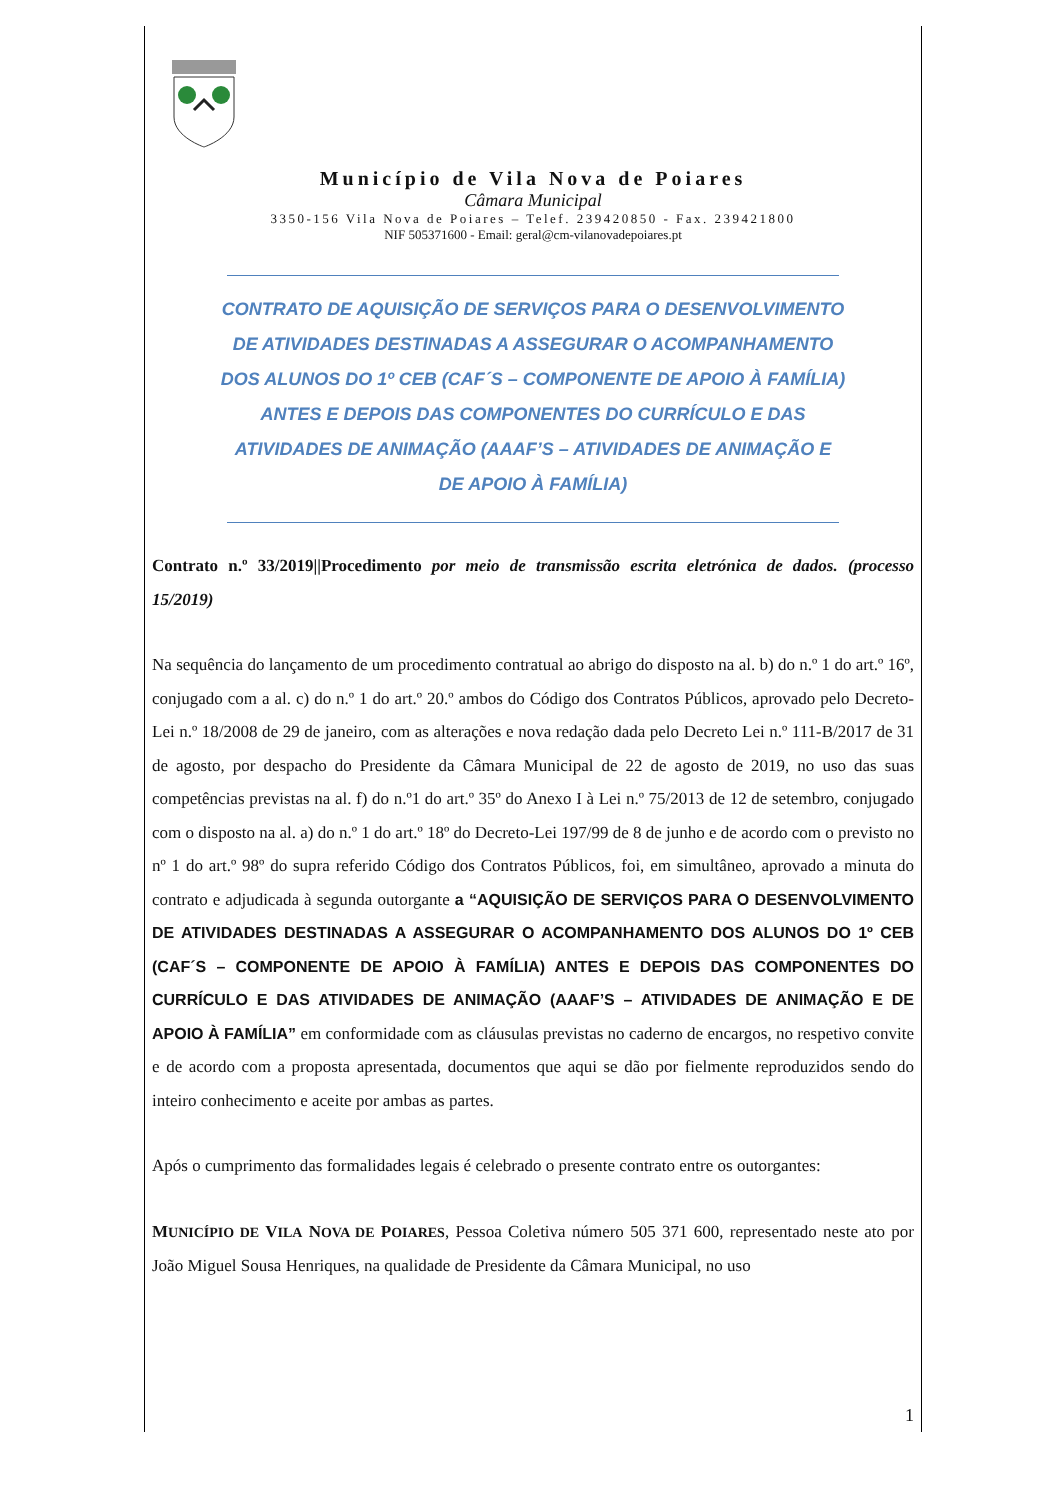Município de Vila Nova de Poiares
Câmara Municipal
3350-156 Vila Nova de Poiares – Telef. 239420850 - Fax. 239421800
NIF 505371600 - Email: geral@cm-vilanovadepoiares.pt
CONTRATO DE AQUISIÇÃO DE SERVIÇOS PARA O DESENVOLVIMENTO
DE ATIVIDADES DESTINADAS A ASSEGURAR O ACOMPANHAMENTO
DOS ALUNOS DO 1º CEB (CAF´S – COMPONENTE DE APOIO À FAMÍLIA)
ANTES E DEPOIS DAS COMPONENTES DO CURRÍCULO E DAS
ATIVIDADES DE ANIMAÇÃO (AAAF’S – ATIVIDADES DE ANIMAÇÃO E
DE APOIO À FAMÍLIA)
Contrato n.º 33/2019||Procedimento por meio de transmissão escrita eletrónica de dados. (processo 15/2019)
Na sequência do lançamento de um procedimento contratual ao abrigo do disposto na al. b) do n.º 1 do art.º 16º, conjugado com a al. c) do n.º 1 do art.º 20.º ambos do Código dos Contratos Públicos, aprovado pelo Decreto-Lei n.º 18/2008 de 29 de janeiro, com as alterações e nova redação dada pelo Decreto Lei n.º 111-B/2017 de 31 de agosto, por despacho do Presidente da Câmara Municipal de 22 de agosto de 2019, no uso das suas competências previstas na al. f) do n.º1 do art.º 35º do Anexo I à Lei n.º 75/2013 de 12 de setembro, conjugado com o disposto na al. a) do n.º 1 do art.º 18º do Decreto-Lei 197/99 de 8 de junho e de acordo com o previsto no nº 1 do art.º 98º do supra referido Código dos Contratos Públicos, foi, em simultâneo, aprovado a minuta do contrato e adjudicada à segunda outorgante a “AQUISIÇÃO DE SERVIÇOS PARA O DESENVOLVIMENTO DE ATIVIDADES DESTINADAS A ASSEGURAR O ACOMPANHAMENTO DOS ALUNOS DO 1º CEB (CAF´S – COMPONENTE DE APOIO À FAMÍLIA) ANTES E DEPOIS DAS COMPONENTES DO CURRÍCULO E DAS ATIVIDADES DE ANIMAÇÃO (AAAF’S – ATIVIDADES DE ANIMAÇÃO E DE APOIO À FAMÍLIA” em conformidade com as cláusulas previstas no caderno de encargos, no respetivo convite e de acordo com a proposta apresentada, documentos que aqui se dão por fielmente reproduzidos sendo do inteiro conhecimento e aceite por ambas as partes.
Após o cumprimento das formalidades legais é celebrado o presente contrato entre os outorgantes:
MUNICÍPIO DE VILA NOVA DE POIARES, Pessoa Coletiva número 505 371 600, representado neste ato por João Miguel Sousa Henriques, na qualidade de Presidente da Câmara Municipal, no uso
1